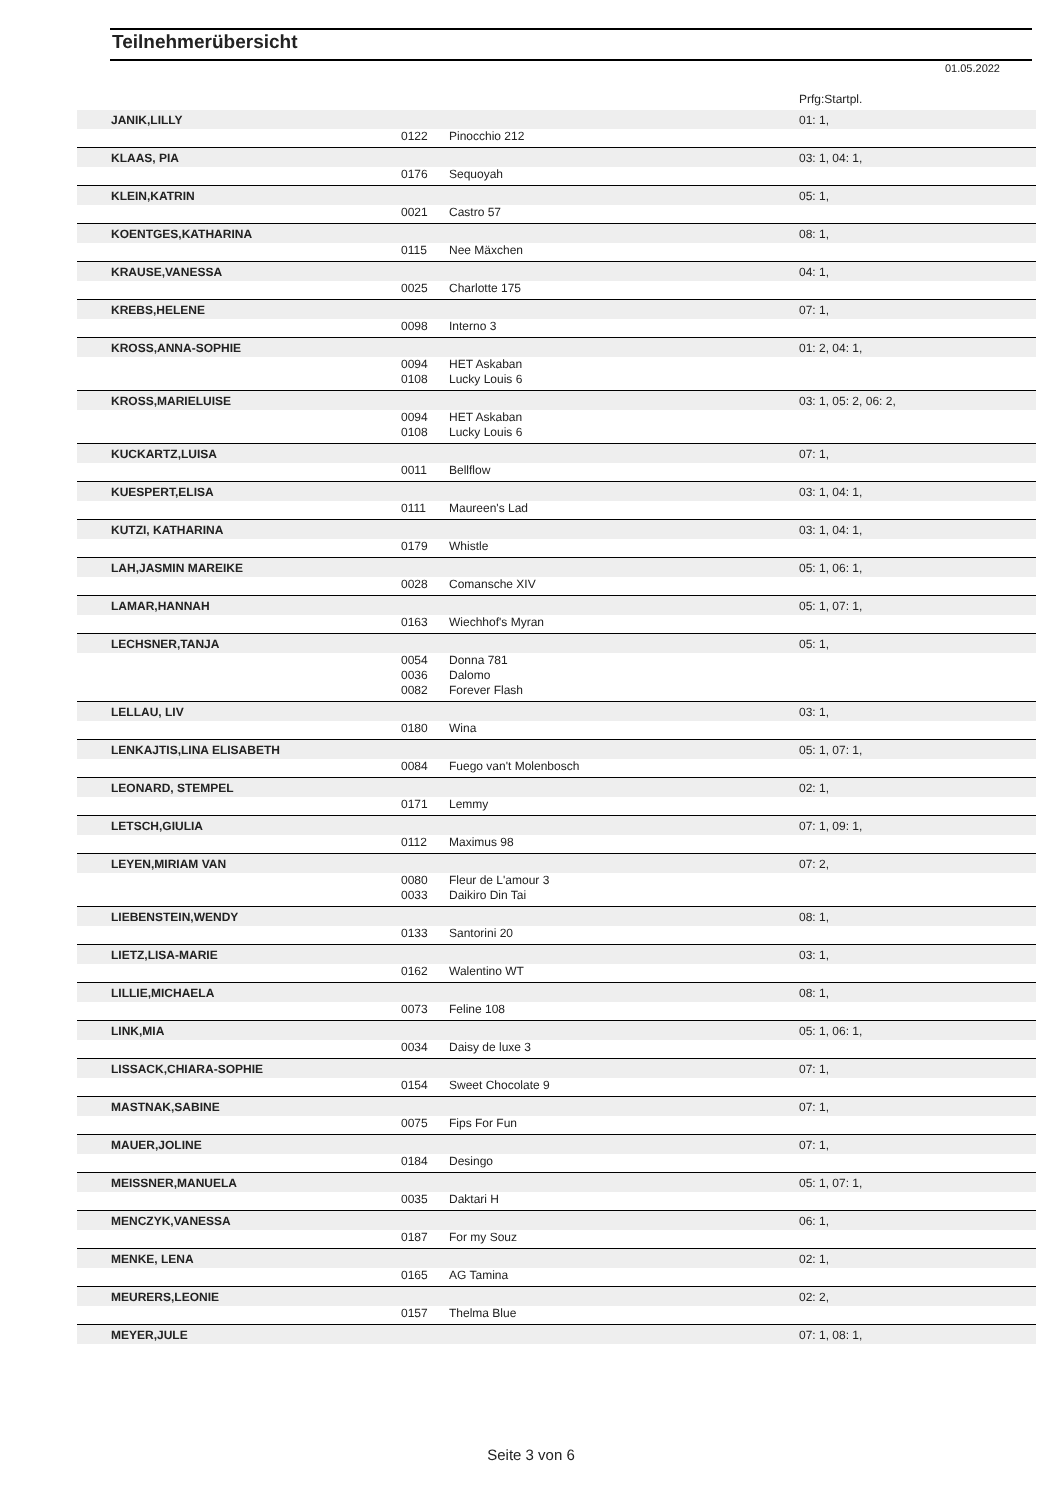Teilnehmerübersicht
01.05.2022
| | | | Prfg:Startpl. |
| JANIK,LILLY | | | 01: 1, |
| | 0122 | Pinocchio 212 | |
| KLAAS, PIA | | | 03: 1, 04: 1, |
| | 0176 | Sequoyah | |
| KLEIN,KATRIN | | | 05: 1, |
| | 0021 | Castro 57 | |
| KOENTGES,KATHARINA | | | 08: 1, |
| | 0115 | Nee Mäxchen | |
| KRAUSE,VANESSA | | | 04: 1, |
| | 0025 | Charlotte 175 | |
| KREBS,HELENE | | | 07: 1, |
| | 0098 | Interno 3 | |
| KROSS,ANNA-SOPHIE | | | 01: 2, 04: 1, |
| | 0094 | HET Askaban | |
| | 0108 | Lucky Louis 6 | |
| KROSS,MARIELUISE | | | 03: 1, 05: 2, 06: 2, |
| | 0094 | HET Askaban | |
| | 0108 | Lucky Louis 6 | |
| KUCKARTZ,LUISA | | | 07: 1, |
| | 0011 | Bellflow | |
| KUESPERT,ELISA | | | 03: 1, 04: 1, |
| | 0111 | Maureen's Lad | |
| KUTZI, KATHARINA | | | 03: 1, 04: 1, |
| | 0179 | Whistle | |
| LAH,JASMIN MAREIKE | | | 05: 1, 06: 1, |
| | 0028 | Comansche XIV | |
| LAMAR,HANNAH | | | 05: 1, 07: 1, |
| | 0163 | Wiechhof's Myran | |
| LECHSNER,TANJA | | | 05: 1, |
| | 0054 | Donna 781 | |
| | 0036 | Dalomo | |
| | 0082 | Forever Flash | |
| LELLAU, LIV | | | 03: 1, |
| | 0180 | Wina | |
| LENKAJTIS,LINA ELISABETH | | | 05: 1, 07: 1, |
| | 0084 | Fuego van't Molenbosch | |
| LEONARD, STEMPEL | | | 02: 1, |
| | 0171 | Lemmy | |
| LETSCH,GIULIA | | | 07: 1, 09: 1, |
| | 0112 | Maximus 98 | |
| LEYEN,MIRIAM VAN | | | 07: 2, |
| | 0080 | Fleur de L'amour 3 | |
| | 0033 | Daikiro Din Tai | |
| LIEBENSTEIN,WENDY | | | 08: 1, |
| | 0133 | Santorini 20 | |
| LIETZ,LISA-MARIE | | | 03: 1, |
| | 0162 | Walentino WT | |
| LILLIE,MICHAELA | | | 08: 1, |
| | 0073 | Feline 108 | |
| LINK,MIA | | | 05: 1, 06: 1, |
| | 0034 | Daisy de luxe 3 | |
| LISSACK,CHIARA-SOPHIE | | | 07: 1, |
| | 0154 | Sweet Chocolate 9 | |
| MASTNAK,SABINE | | | 07: 1, |
| | 0075 | Fips For Fun | |
| MAUER,JOLINE | | | 07: 1, |
| | 0184 | Desingo | |
| MEISSNER,MANUELA | | | 05: 1, 07: 1, |
| | 0035 | Daktari H | |
| MENCZYK,VANESSA | | | 06: 1, |
| | 0187 | For my Souz | |
| MENKE, LENA | | | 02: 1, |
| | 0165 | AG Tamina | |
| MEURERS,LEONIE | | | 02: 2, |
| | 0157 | Thelma Blue | |
| MEYER,JULE | | | 07: 1, 08: 1, |
Seite 3 von 6